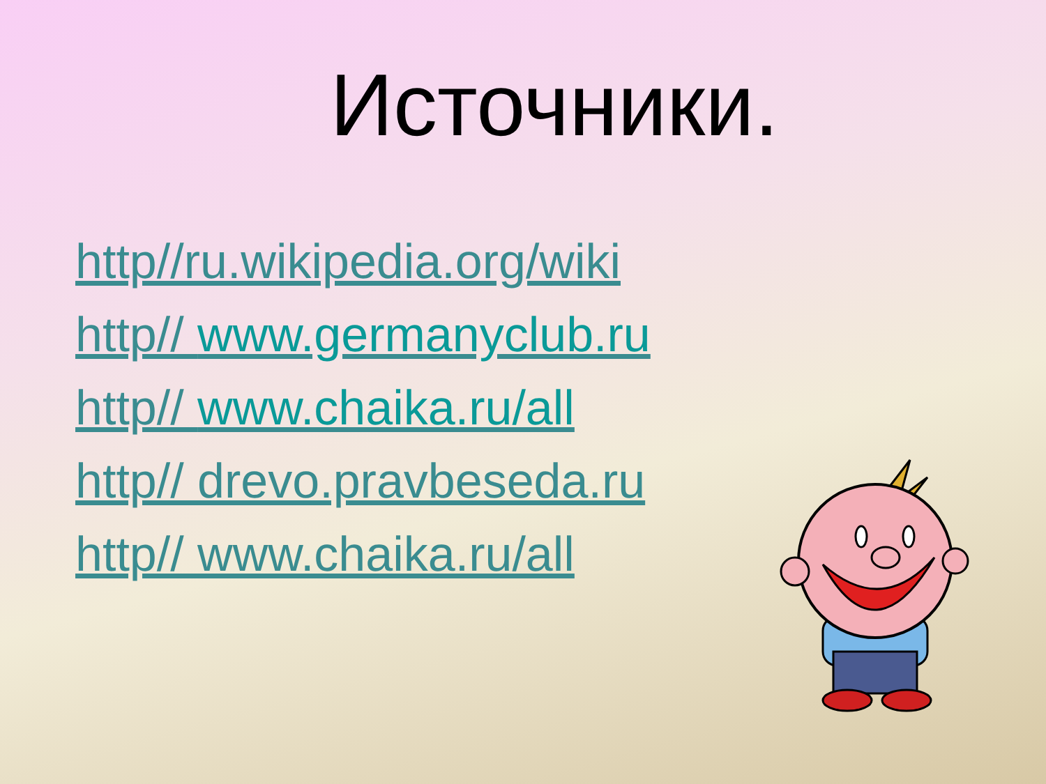Источники.
http//ru.wikipedia.org/wiki
http// www.germanyclub.ru
http// www.chaika.ru/all
http// drevo.pravbeseda.ru
http// www.chaika.ru/all